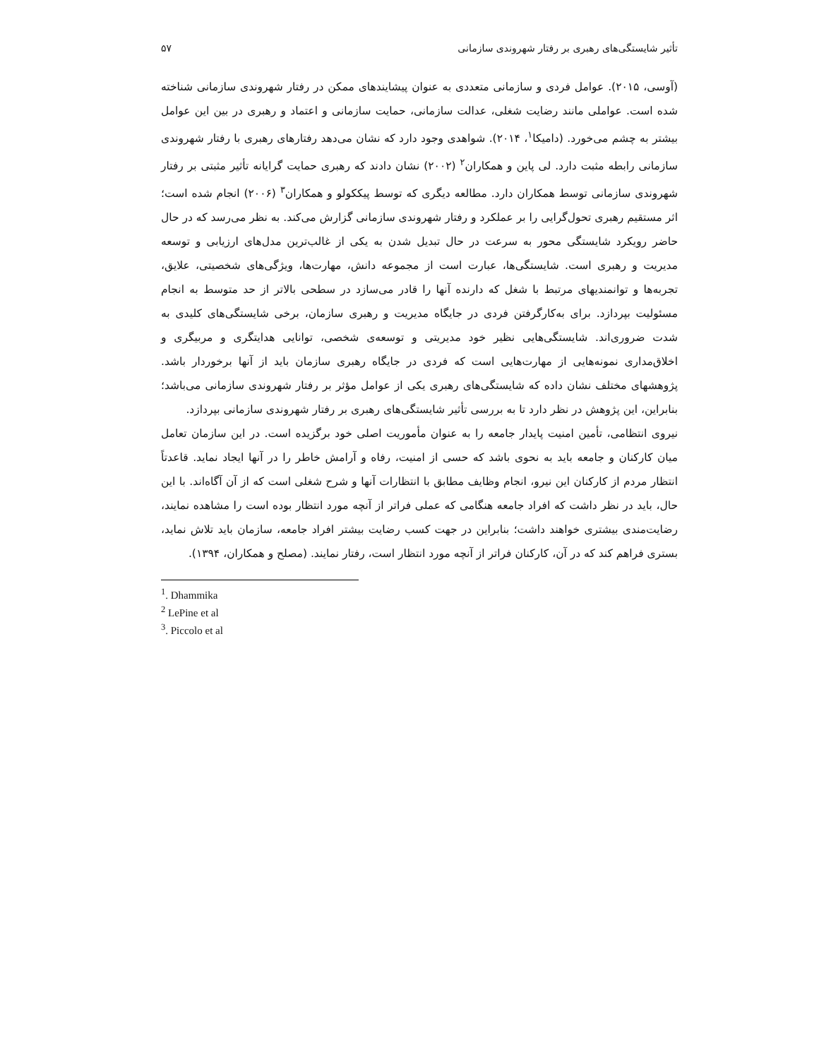تأثیر شایستگی‌های رهبری بر رفتار شهروندی سازمانی ۵۷
(آوسی، ۲۰۱۵). عوامل فردی و سازمانی متعددی به عنوان پیشایندهای ممکن در رفتار شهروندی سازمانی شناخته شده است. عواملی مانند رضایت شغلی، عدالت سازمانی، حمایت سازمانی و اعتماد و رهبری در بین این عوامل بیشتر به چشم می‌خورد. (دامیکا<sup>۱</sup>، ۲۰۱۴). شواهدی وجود دارد که نشان می‌دهد رفتارهای رهبری با رفتار شهروندی سازمانی رابطه مثبت دارد. لی پاین و همکاران<sup>۲</sup> (۲۰۰۲) نشان دادند که رهبری حمایت گرایانه تأثیر مثبتی بر رفتار شهروندی سازمانی توسط همکاران دارد. مطالعه دیگری که توسط پیککولو و همکاران<sup>۳</sup> (۲۰۰۶) انجام شده است؛ اثر مستقیم رهبری تحول‌گرایی را بر عملکرد و رفتار شهروندی سازمانی گزارش می‌کند. به نظر می‌رسد که در حال حاضر رویکرد شایستگی محور به سرعت در حال تبدیل شدن به یکی از غالب‌ترین مدل‌های ارزیابی و توسعه مدیریت و رهبری است. شایستگی‌ها، عبارت است از مجموعه دانش، مهارت‌ها، ویژگی‌های شخصیتی، علایق، تجربه‌ها و توانمندیهای مرتبط با شغل که دارنده آنها را قادر می‌سازد در سطحی بالاتر از حد متوسط به انجام مسئولیت بپردازد. برای به‌کارگرفتن فردی در جایگاه مدیریت و رهبری سازمان، برخی شایستگی‌های کلیدی به شدت ضروری‌اند. شایستگی‌هایی نظیر خود مدیریتی و توسعه‌ی شخصی، توانایی هدایتگری و مربیگری و اخلاق‌مداری نمونه‌هایی از مهارت‌هایی است که فردی در جایگاه رهبری سازمان باید از آنها برخوردار باشد. پژوهشهای مختلف نشان داده که شایستگی‌های رهبری یکی از عوامل مؤثر بر رفتار شهروندی سازمانی می‌باشد؛ بنابراین، این پژوهش در نظر دارد تا به بررسی تأثیر شایستگی‌های رهبری بر رفتار شهروندی سازمانی بپردازد.
نیروی انتظامی، تأمین امنیت پایدار جامعه را به عنوان مأموریت اصلی خود برگزیده است. در این سازمان تعامل میان کارکنان و جامعه باید به نحوی باشد که حسی از امنیت، رفاه و آرامش خاطر را در آنها ایجاد نماید. قاعدتاً انتظار مردم از کارکنان این نیرو، انجام وظایف مطابق با انتظارات آنها و شرح شغلی است که از آن آگاه‌اند. با این حال، باید در نظر داشت که افراد جامعه هنگامی که عملی فراتر از آنچه مورد انتظار بوده است را مشاهده نمایند، رضایت‌مندی بیشتری خواهند داشت؛ بنابراین در جهت کسب رضایت بیشتر افراد جامعه، سازمان باید تلاش نماید، بستری فراهم کند که در آن، کارکنان فراتر از آنچه مورد انتظار است، رفتار نمایند. (مصلح و همکاران، ۱۳۹۴).
<sup>1</sup>. Dhammika
<sup>2</sup> LePine et al
<sup>3</sup>. Piccolo et al